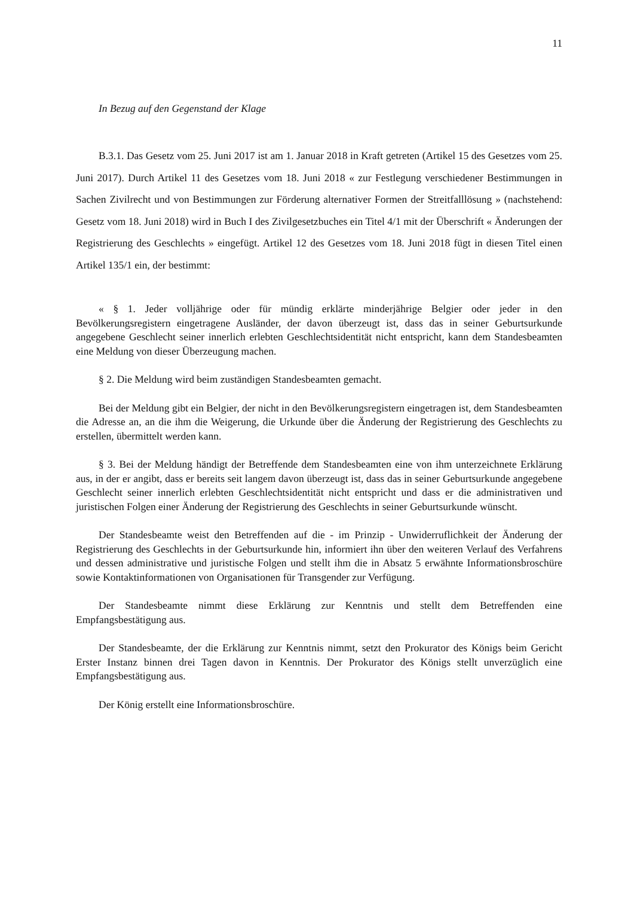11
In Bezug auf den Gegenstand der Klage
B.3.1. Das Gesetz vom 25. Juni 2017 ist am 1. Januar 2018 in Kraft getreten (Artikel 15 des Gesetzes vom 25. Juni 2017). Durch Artikel 11 des Gesetzes vom 18. Juni 2018 « zur Festlegung verschiedener Bestimmungen in Sachen Zivilrecht und von Bestimmungen zur Förderung alternativer Formen der Streitfalllösung » (nachstehend: Gesetz vom 18. Juni 2018) wird in Buch I des Zivilgesetzbuches ein Titel 4/1 mit der Überschrift « Änderungen der Registrierung des Geschlechts » eingefügt. Artikel 12 des Gesetzes vom 18. Juni 2018 fügt in diesen Titel einen Artikel 135/1 ein, der bestimmt:
« § 1. Jeder volljährige oder für mündig erklärte minderjährige Belgier oder jeder in den Bevölkerungsregistern eingetragene Ausländer, der davon überzeugt ist, dass das in seiner Geburtsurkunde angegebene Geschlecht seiner innerlich erlebten Geschlechtsidentität nicht entspricht, kann dem Standesbeamten eine Meldung von dieser Überzeugung machen.
§ 2. Die Meldung wird beim zuständigen Standesbeamten gemacht.
Bei der Meldung gibt ein Belgier, der nicht in den Bevölkerungsregistern eingetragen ist, dem Standesbeamten die Adresse an, an die ihm die Weigerung, die Urkunde über die Änderung der Registrierung des Geschlechts zu erstellen, übermittelt werden kann.
§ 3. Bei der Meldung händigt der Betreffende dem Standesbeamten eine von ihm unterzeichnete Erklärung aus, in der er angibt, dass er bereits seit langem davon überzeugt ist, dass das in seiner Geburtsurkunde angegebene Geschlecht seiner innerlich erlebten Geschlechtsidentität nicht entspricht und dass er die administrativen und juristischen Folgen einer Änderung der Registrierung des Geschlechts in seiner Geburtsurkunde wünscht.
Der Standesbeamte weist den Betreffenden auf die - im Prinzip - Unwiderruflichkeit der Änderung der Registrierung des Geschlechts in der Geburtsurkunde hin, informiert ihn über den weiteren Verlauf des Verfahrens und dessen administrative und juristische Folgen und stellt ihm die in Absatz 5 erwähnte Informationsbroschüre sowie Kontaktinformationen von Organisationen für Transgender zur Verfügung.
Der Standesbeamte nimmt diese Erklärung zur Kenntnis und stellt dem Betreffenden eine Empfangsbestätigung aus.
Der Standesbeamte, der die Erklärung zur Kenntnis nimmt, setzt den Prokurator des Königs beim Gericht Erster Instanz binnen drei Tagen davon in Kenntnis. Der Prokurator des Königs stellt unverzüglich eine Empfangsbestätigung aus.
Der König erstellt eine Informationsbroschüre.